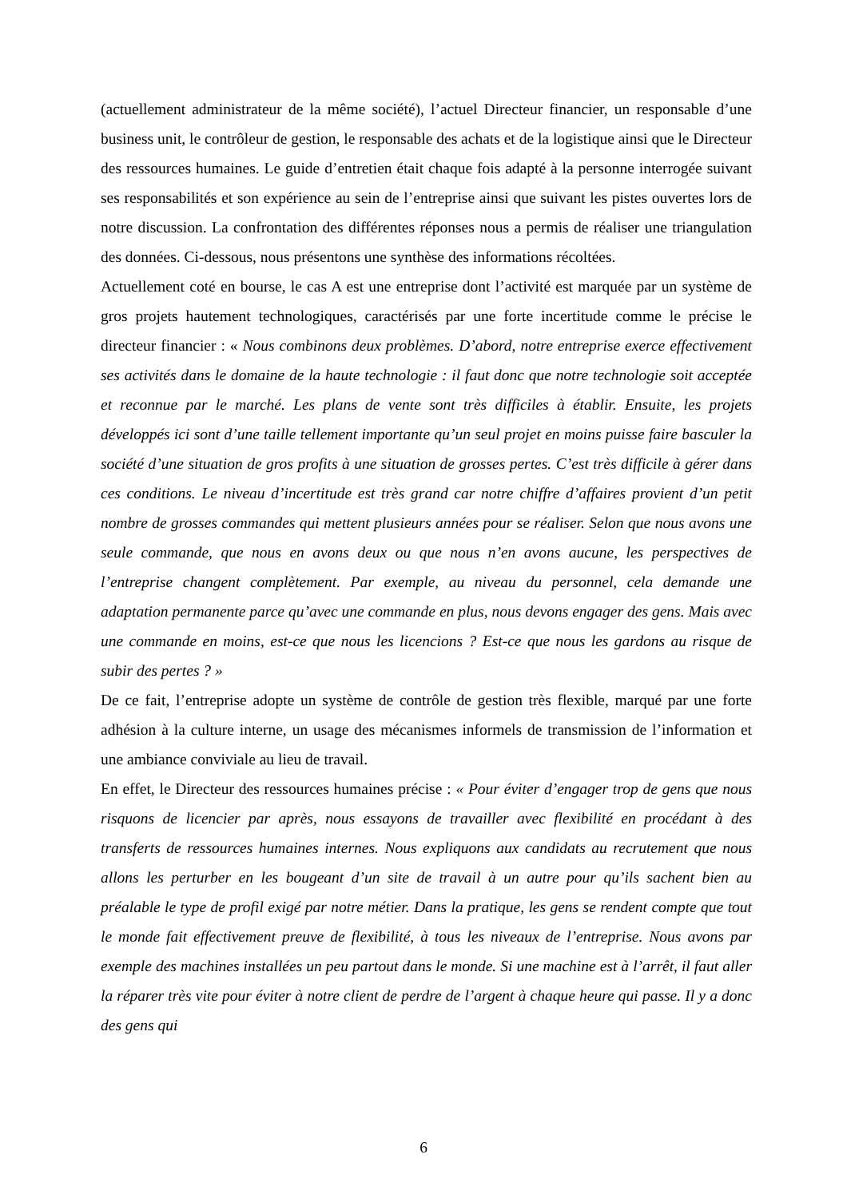(actuellement administrateur de la même société), l’actuel Directeur financier, un responsable d’une business unit, le contrôleur de gestion, le responsable des achats et de la logistique ainsi que le Directeur des ressources humaines. Le guide d’entretien était chaque fois adapté à la personne interrogée suivant ses responsabilités et son expérience au sein de l’entreprise ainsi que suivant les pistes ouvertes lors de notre discussion. La confrontation des différentes réponses nous a permis de réaliser une triangulation des données. Ci-dessous, nous présentons une synthèse des informations récoltées.
Actuellement coté en bourse, le cas A est une entreprise dont l’activité est marquée par un système de gros projets hautement technologiques, caractérisés par une forte incertitude comme le précise le directeur financier : « Nous combinons deux problèmes. D’abord, notre entreprise exerce effectivement ses activités dans le domaine de la haute technologie : il faut donc que notre technologie soit acceptée et reconnue par le marché. Les plans de vente sont très difficiles à établir. Ensuite, les projets développés ici sont d’une taille tellement importante qu’un seul projet en moins puisse faire basculer la société d’une situation de gros profits à une situation de grosses pertes. C’est très difficile à gérer dans ces conditions. Le niveau d’incertitude est très grand car notre chiffre d’affaires provient d’un petit nombre de grosses commandes qui mettent plusieurs années pour se réaliser. Selon que nous avons une seule commande, que nous en avons deux ou que nous n’en avons aucune, les perspectives de l’entreprise changent complètement. Par exemple, au niveau du personnel, cela demande une adaptation permanente parce qu’avec une commande en plus, nous devons engager des gens. Mais avec une commande en moins, est-ce que nous les licencions ? Est-ce que nous les gardons au risque de subir des pertes ? »
De ce fait, l’entreprise adopte un système de contrôle de gestion très flexible, marqué par une forte adhésion à la culture interne, un usage des mécanismes informels de transmission de l’information et une ambiance conviviale au lieu de travail.
En effet, le Directeur des ressources humaines précise : « Pour éviter d’engager trop de gens que nous risquons de licencier par après, nous essayons de travailler avec flexibilité en procédant à des transferts de ressources humaines internes. Nous expliquons aux candidats au recrutement que nous allons les perturber en les bougeant d’un site de travail à un autre pour qu’ils sachent bien au préalable le type de profil exigé par notre métier. Dans la pratique, les gens se rendent compte que tout le monde fait effectivement preuve de flexibilité, à tous les niveaux de l’entreprise. Nous avons par exemple des machines installées un peu partout dans le monde. Si une machine est à l’arrêt, il faut aller la réparer très vite pour éviter à notre client de perdre de l’argent à chaque heure qui passe. Il y a donc des gens qui
6